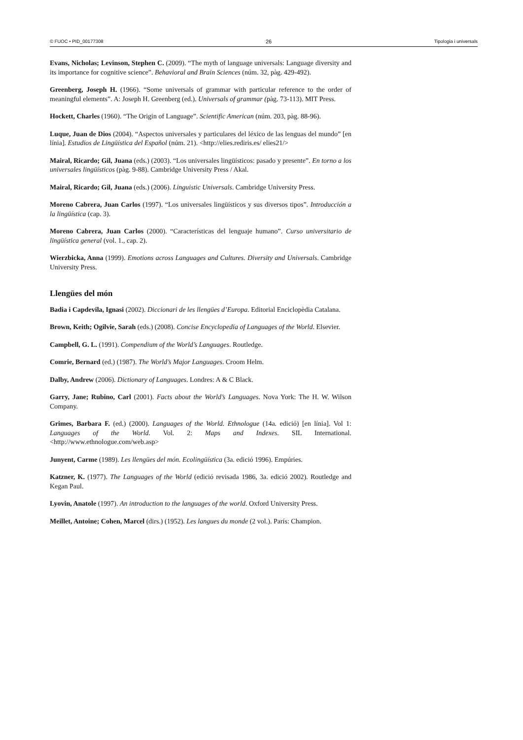© FUOC • PID_00177308 26 Tipologia i universals
Evans, Nicholas; Levinson, Stephen C. (2009). “The myth of language universals: Language diversity and its importance for cognitive science”. Behavioral and Brain Sciences (núm. 32, pàg. 429-492).
Greenberg, Joseph H. (1966). “Some universals of grammar with particular reference to the order of meaningful elements”. A: Joseph H. Greenberg (ed.). Universals of grammar (pàg. 73-113). MIT Press.
Hockett, Charles (1960). “The Origin of Language”. Scientific American (núm. 203, pàg. 88-96).
Luque, Juan de Dios (2004). “Aspectos universales y particulares del léxico de las lenguas del mundo” [en línia]. Estudios de Lingüística del Español (núm. 21). <http://elies.rediris.es/ elies21/>
Mairal, Ricardo; Gil, Juana (eds.) (2003). “Los universales lingüísticos: pasado y presente”. En torno a los universales lingüísticos (pàg. 9-88). Cambridge University Press / Akal.
Mairal, Ricardo; Gil, Juana (eds.) (2006). Linguistic Universals. Cambridge University Press.
Moreno Cabrera, Juan Carlos (1997). “Los universales lingüísticos y sus diversos tipos”. Introducción a la lingüística (cap. 3).
Moreno Cabrera, Juan Carlos (2000). “Características del lenguaje humano”. Curso universitario de lingüística general (vol. 1., cap. 2).
Wierzbicka, Anna (1999). Emotions across Languages and Cultures. Diversity and Universals. Cambridge University Press.
Llengües del món
Badia i Capdevila, Ignasi (2002). Diccionari de les llengües d’Europa. Editorial Enciclopèdia Catalana.
Brown, Keith; Ogilvie, Sarah (eds.) (2008). Concise Encyclopedia of Languages of the World. Elsevier.
Campbell, G. L. (1991). Compendium of the World’s Languages. Routledge.
Comrie, Bernard (ed.) (1987). The World’s Major Languages. Croom Helm.
Dalby, Andrew (2006). Dictionary of Languages. Londres: A & C Black.
Garry, Jane; Rubino, Carl (2001). Facts about the World’s Languages. Nova York: The H. W. Wilson Company.
Grimes, Barbara F. (ed.) (2000). Languages of the World. Ethnologue (14a. edició) [en línia]. Vol 1: Languages of the World. Vol. 2: Maps and Indexes. SIL International. <http://www.ethnologue.com/web.asp>
Junyent, Carme (1989). Les llengües del món. Ecolingüística (3a. edició 1996). Empúries.
Katzner, K. (1977). The Languages of the World (edició revisada 1986, 3a. edició 2002). Routledge and Kegan Paul.
Lyovin, Anatole (1997). An introduction to the languages of the world. Oxford University Press.
Meillet, Antoine; Cohen, Marcel (dirs.) (1952). Les langues du monde (2 vol.). París: Champion.